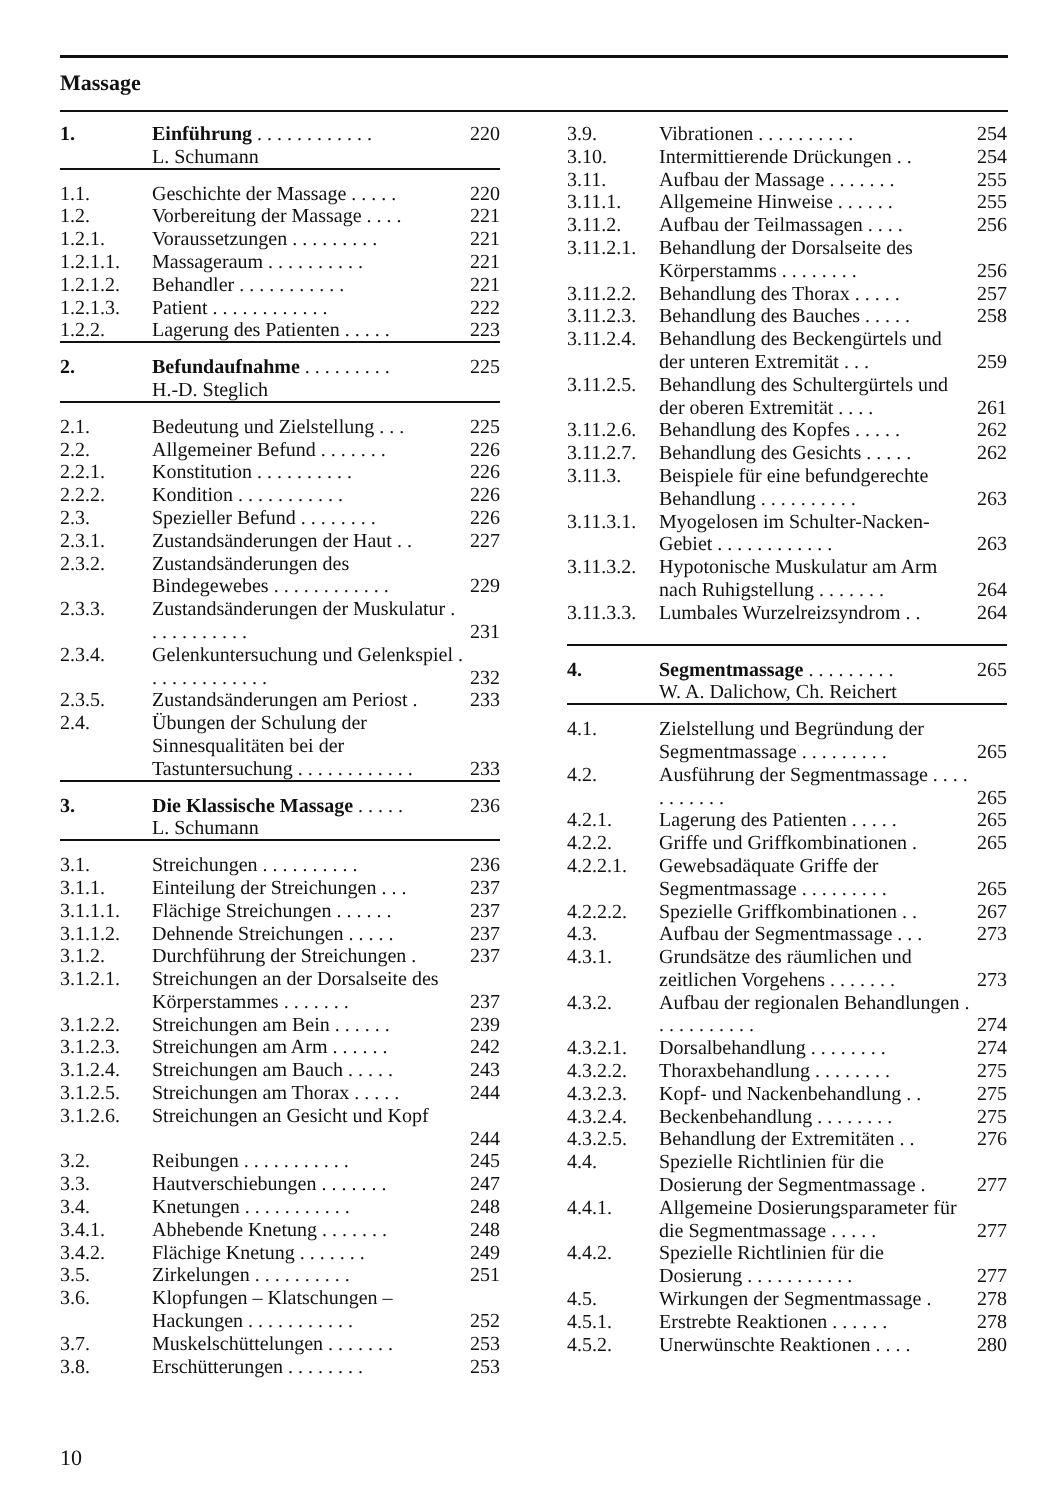Massage
| 1. | Einführung . . . . . . . . . . . . | 220 |
| | L. Schumann | |
| 1.1. | Geschichte der Massage . . . . . | 220 |
| 1.2. | Vorbereitung der Massage . . . . | 221 |
| 1.2.1. | Voraussetzungen . . . . . . . . . | 221 |
| 1.2.1.1. | Massageraum . . . . . . . . . . | 221 |
| 1.2.1.2. | Behandler . . . . . . . . . . . | 221 |
| 1.2.1.3. | Patient . . . . . . . . . . . . | 222 |
| 1.2.2. | Lagerung des Patienten . . . . . | 223 |
| 2. | Befundaufnahme . . . . . . . . . | 225 |
| | H.-D. Steglich | |
| 2.1. | Bedeutung und Zielstellung . . . | 225 |
| 2.2. | Allgemeiner Befund . . . . . . . | 226 |
| 2.2.1. | Konstitution . . . . . . . . . . | 226 |
| 2.2.2. | Kondition . . . . . . . . . . . | 226 |
| 2.3. | Spezieller Befund . . . . . . . . | 226 |
| 2.3.1. | Zustandsänderungen der Haut . . | 227 |
| 2.3.2. | Zustandsänderungen des Bindegewebes . . . . . . . . . . . . | 229 |
| 2.3.3. | Zustandsänderungen der Muskulatur . . . . . . . . . . . | 231 |
| 2.3.4. | Gelenkuntersuchung und Gelenkspiel . . . . . . . . . . . . . | 232 |
| 2.3.5. | Zustandsänderungen am Periost . | 233 |
| 2.4. | Übungen der Schulung der Sinnesqualitäten bei der Tastuntersuchung . . . . . . . . . . . . | 233 |
| 3. | Die Klassische Massage . . . . . | 236 |
| | L. Schumann | |
| 3.1. | Streichungen . . . . . . . . . . | 236 |
| 3.1.1. | Einteilung der Streichungen . . . | 237 |
| 3.1.1.1. | Flächige Streichungen . . . . . . | 237 |
| 3.1.1.2. | Dehnende Streichungen . . . . . | 237 |
| 3.1.2. | Durchführung der Streichungen . | 237 |
| 3.1.2.1. | Streichungen an der Dorsalseite des Körperstammes . . . . . . . | 237 |
| 3.1.2.2. | Streichungen am Bein . . . . . . | 239 |
| 3.1.2.3. | Streichungen am Arm . . . . . . | 242 |
| 3.1.2.4. | Streichungen am Bauch . . . . . | 243 |
| 3.1.2.5. | Streichungen am Thorax . . . . . | 244 |
| 3.1.2.6. | Streichungen an Gesicht und Kopf | 244 |
| 3.2. | Reibungen . . . . . . . . . . . | 245 |
| 3.3. | Hautverschiebungen . . . . . . . | 247 |
| 3.4. | Knetungen . . . . . . . . . . . | 248 |
| 3.4.1. | Abhebende Knetung . . . . . . . | 248 |
| 3.4.2. | Flächige Knetung . . . . . . . | 249 |
| 3.5. | Zirkelungen . . . . . . . . . . | 251 |
| 3.6. | Klopfungen – Klatschungen – Hackungen . . . . . . . . . . . | 252 |
| 3.7. | Muskelschüttelungen . . . . . . . | 253 |
| 3.8. | Erschütterungen . . . . . . . . | 253 |
| 3.9. | Vibrationen . . . . . . . . . . | 254 |
| 3.10. | Intermittierende Drückungen . . | 254 |
| 3.11. | Aufbau der Massage . . . . . . . | 255 |
| 3.11.1. | Allgemeine Hinweise . . . . . . | 255 |
| 3.11.2. | Aufbau der Teilmassagen . . . . | 256 |
| 3.11.2.1. | Behandlung der Dorsalseite des Körperstamms . . . . . . . . | 256 |
| 3.11.2.2. | Behandlung des Thorax . . . . . | 257 |
| 3.11.2.3. | Behandlung des Bauches . . . . . | 258 |
| 3.11.2.4. | Behandlung des Beckengürtels und der unteren Extremität . . . | 259 |
| 3.11.2.5. | Behandlung des Schultergürtels und der oberen Extremität . . . . | 261 |
| 3.11.2.6. | Behandlung des Kopfes . . . . . | 262 |
| 3.11.2.7. | Behandlung des Gesichts . . . . . | 262 |
| 3.11.3. | Beispiele für eine befundgerechte Behandlung . . . . . . . . . . | 263 |
| 3.11.3.1. | Myogelosen im Schulter-Nacken-Gebiet . . . . . . . . . . . . | 263 |
| 3.11.3.2. | Hypotonische Muskulatur am Arm nach Ruhigstellung . . . . . . . | 264 |
| 3.11.3.3. | Lumbales Wurzelreizsyndrom . . | 264 |
| 4. | Segmentmassage . . . . . . . . . | 265 |
| | W. A. Dalichow, Ch. Reichert | |
| 4.1. | Zielstellung und Begründung der Segmentmassage . . . . . . . . . | 265 |
| 4.2. | Ausführung der Segmentmassage . . . . . . . . . . . | 265 |
| 4.2.1. | Lagerung des Patienten . . . . . | 265 |
| 4.2.2. | Griffe und Griffkombinationen . | 265 |
| 4.2.2.1. | Gewebsadäquate Griffe der Segmentmassage . . . . . . . . . | 265 |
| 4.2.2.2. | Spezielle Griffkombinationen . . | 267 |
| 4.3. | Aufbau der Segmentmassage . . . | 273 |
| 4.3.1. | Grundsätze des räumlichen und zeitlichen Vorgehens . . . . . . . | 273 |
| 4.3.2. | Aufbau der regionalen Behandlungen . . . . . . . . . . . | 274 |
| 4.3.2.1. | Dorsalbehandlung . . . . . . . . | 274 |
| 4.3.2.2. | Thoraxbehandlung . . . . . . . . | 275 |
| 4.3.2.3. | Kopf- und Nackenbehandlung . . | 275 |
| 4.3.2.4. | Beckenbehandlung . . . . . . . . | 275 |
| 4.3.2.5. | Behandlung der Extremitäten . . | 276 |
| 4.4. | Spezielle Richtlinien für die Dosierung der Segmentmassage . | 277 |
| 4.4.1. | Allgemeine Dosierungsparameter für die Segmentmassage . . . . . | 277 |
| 4.4.2. | Spezielle Richtlinien für die Dosierung . . . . . . . . . . . | 277 |
| 4.5. | Wirkungen der Segmentmassage . | 278 |
| 4.5.1. | Erstrebte Reaktionen . . . . . . | 278 |
| 4.5.2. | Unerwünschte Reaktionen . . . . | 280 |
10